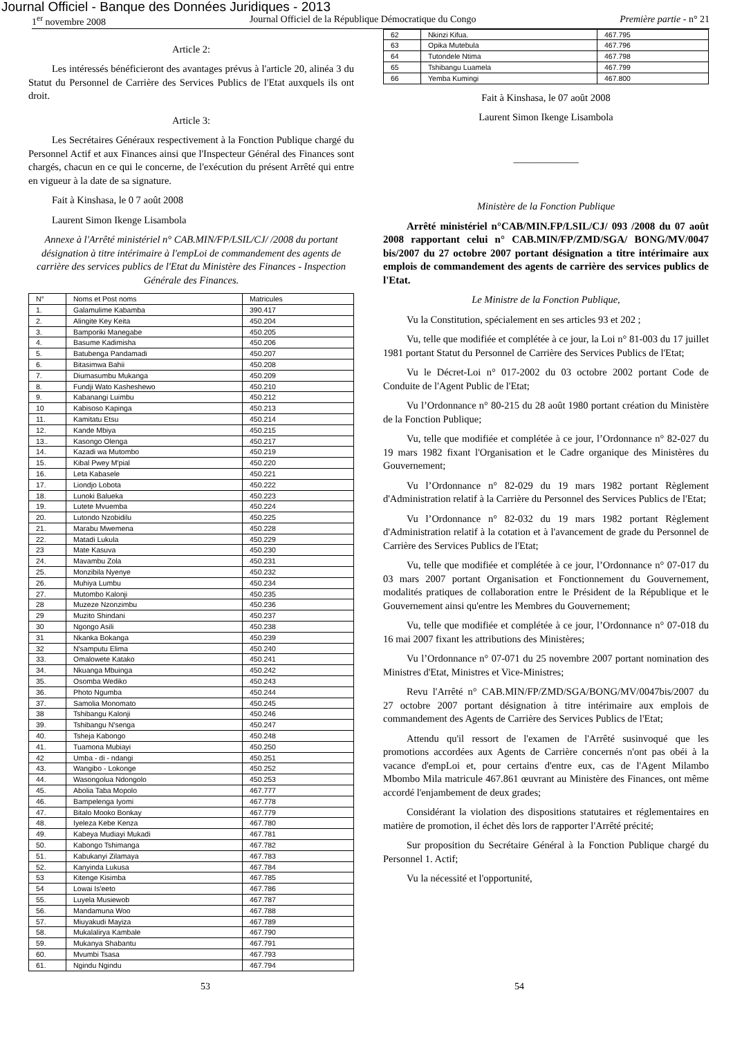Journal Officiel - Banque des Données Juridiques - 2013
1<sup>er</sup> novembre 2008 Journal Officiel de la République Démocratique du Congo Première partie - n° 21
Article 2:
Les intéressés bénéficieront des avantages prévus à l'article 20, alinéa 3 du Statut du Personnel de Carrière des Services Publics de l'Etat auxquels ils ont droit.
Article 3:
Les Secrétaires Généraux respectivement à la Fonction Publique chargé du Personnel Actif et aux Finances ainsi que l'Inspecteur Général des Finances sont chargés, chacun en ce qui le concerne, de l'exécution du présent Arrêté qui entre en vigueur à la date de sa signature.
Fait à Kinshasa, le 0 7 août 2008
Laurent Simon Ikenge Lisambola
Annexe à l'Arrêté ministériel n° CAB.MIN/FP/LSIL/CJ/ /2008 du portant désignation à titre intérimaire à l'empLoi de commandement des agents de carrière des services publics de l'Etat du Ministère des Finances - Inspection Générale des Finances.
| N° | Noms et Post noms | Matricules |
| 1. | Galamulime Kabamba | 390.417 |
| 2. | Alingite Key Keita | 450.204 |
| 3. | Bamporiki Manegabe | 450.205 |
| 4. | Basume Kadimisha | 450.206 |
| 5. | Batubenga Pandamadi | 450.207 |
| 6. | Bitasimwa Bahii | 450.208 |
| 7. | Diumasumbu Mukanga | 450.209 |
| 8. | Fundji Wato Kasheshewo | 450.210 |
| 9. | Kabanangi Luimbu | 450.212 |
| 10 | Kabisoso Kapinga | 450.213 |
| 11. | Kamitatu Etsu | 450.214 |
| 12. | Kande Mbiya | 450.215 |
| 13.. | Kasongo Olenga | 450.217 |
| 14. | Kazadi wa Mutombo | 450.219 |
| 15. | Kibal Pwey M'pial | 450.220 |
| 16. | Leta Kabasele | 450.221 |
| 17. | Liondjo Lobota | 450.222 |
| 18. | Lunoki Balueka | 450.223 |
| 19. | Lutete Mvuemba | 450.224 |
| 20. | Lutondo Nzobidilu | 450.225 |
| 21. | Marabu Mwemena | 450.228 |
| 22. | Matadi Lukula | 450.229 |
| 23 | Mate Kasuva | 450.230 |
| 24. | Mavambu Zola | 450.231 |
| 25. | Monzibila Nyenye | 450.232 |
| 26. | Muhiya Lumbu | 450.234 |
| 27. | Mutombo Kalonji | 450.235 |
| 28 | Muzeze Nzonzimbu | 450.236 |
| 29 | Muzito Shindani | 450.237 |
| 30 | Ngongo Asili | 450.238 |
| 31 | Nkanka Bokanga | 450.239 |
| 32 | N'samputu Elima | 450.240 |
| 33. | Omalowete Katako | 450.241 |
| 34. | Nkuanga Mbuinga | 450.242 |
| 35. | Osomba Wediko | 450.243 |
| 36. | Photo Ngumba | 450.244 |
| 37. | Samolia Monomato | 450.245 |
| 38 | Tshibangu Kalonji | 450.246 |
| 39. | Tshibangu N'senga | 450.247 |
| 40. | Tsheja Kabongo | 450.248 |
| 41. | Tuamona Mubiayi | 450.250 |
| 42 | Umba - di - ndangi | 450.251 |
| 43. | Wangibo - Lokonge | 450.252 |
| 44. | Wasongolua Ndongolo | 450.253 |
| 45. | Abolia Taba Mopolo | 467.777 |
| 46. | Bampelenga Iyomi | 467.778 |
| 47. | Bitalo Mooko Bonkay | 467.779 |
| 48. | Iyeleza Kebe Kenza | 467.780 |
| 49. | Kabeya Mudiayi Mukadi | 467.781 |
| 50. | Kabongo Tshimanga | 467.782 |
| 51. | Kabukanyi Zilamaya | 467.783 |
| 52. | Kanyinda Lukusa | 467.784 |
| 53 | Kitenge Kisimba | 467.785 |
| 54 | Lowai Is'eeto | 467.786 |
| 55. | Luyela Musiewob | 467.787 |
| 56. | Mandamuna Woo | 467.788 |
| 57. | Miuyakudi Mayiza | 467.789 |
| 58. | Mukalalirya Kambale | 467.790 |
| 59. | Mukanya Shabantu | 467.791 |
| 60. | Mvumbi Tsasa | 467.793 |
| 61. | Ngindu Ngindu | 467.794 |
| 62 | Nkinzi Kifua. | 467.795 |
| 63 | Opika Mutebula | 467.796 |
| 64 | Tutondele Ntima | 467.798 |
| 65 | Tshibangu Luamela | 467.799 |
| 66 | Yemba Kumingi | 467.800 |
Fait à Kinshasa, le 07 août 2008
Laurent Simon Ikenge Lisambola
_____________
Ministère de la Fonction Publique
Arrêté ministériel n°CAB/MIN.FP/LSIL/CJ/ 093 /2008 du 07 août 2008 rapportant celui n° CAB.MIN/FP/ZMD/SGA/ BONG/MV/0047 bis/2007 du 27 octobre 2007 portant désignation a titre intérimaire aux emplois de commandement des agents de carrière des services publics de l'Etat.
Le Ministre de la Fonction Publique,
Vu la Constitution, spécialement en ses articles 93 et 202 ;
Vu, telle que modifiée et complétée à ce jour, la Loi n° 81-003 du 17 juillet 1981 portant Statut du Personnel de Carrière des Services Publics de l'Etat;
Vu le Décret-Loi n° 017-2002 du 03 octobre 2002 portant Code de Conduite de l'Agent Public de l'Etat;
Vu l’Ordonnance n° 80-215 du 28 août 1980 portant création du Ministère de la Fonction Publique;
Vu, telle que modifiée et complétée à ce jour, l’Ordonnance n° 82-027 du 19 mars 1982 fixant l'Organisation et le Cadre organique des Ministères du Gouvernement;
Vu l’Ordonnance n° 82-029 du 19 mars 1982 portant Règlement d'Administration relatif à la Carrière du Personnel des Services Publics de l'Etat;
Vu l’Ordonnance n° 82-032 du 19 mars 1982 portant Règlement d'Administration relatif à la cotation et à l'avancement de grade du Personnel de Carrière des Services Publics de l'Etat;
Vu, telle que modifiée et complétée à ce jour, l’Ordonnance n° 07-017 du 03 mars 2007 portant Organisation et Fonctionnement du Gouvernement, modalités pratiques de collaboration entre le Président de la République et le Gouvernement ainsi qu'entre les Membres du Gouvernement;
Vu, telle que modifiée et complétée à ce jour, l’Ordonnance n° 07-018 du 16 mai 2007 fixant les attributions des Ministères;
Vu l’Ordonnance n° 07-071 du 25 novembre 2007 portant nomination des Ministres d'Etat, Ministres et Vice-Ministres;
Revu l'Arrêté n° CAB.MIN/FP/ZMD/SGA/BONG/MV/0047bis/2007 du 27 octobre 2007 portant désignation à titre intérimaire aux emplois de commandement des Agents de Carrière des Services Publics de l'Etat;
Attendu qu'il ressort de l'examen de l'Arrêté susinvoqué que les promotions accordées aux Agents de Carrière concernés n'ont pas obéi à la vacance d'empLoi et, pour certains d'entre eux, cas de l'Agent Milambo Mbombo Mila matricule 467.861 œuvrant au Ministère des Finances, ont même accordé l'enjambement de deux grades;
Considérant la violation des dispositions statutaires et réglementaires en matière de promotion, il échet dès lors de rapporter l'Arrêté précité;
Sur proposition du Secrétaire Général à la Fonction Publique chargé du Personnel 1. Actif;
Vu la nécessité et l'opportunité,
53 54